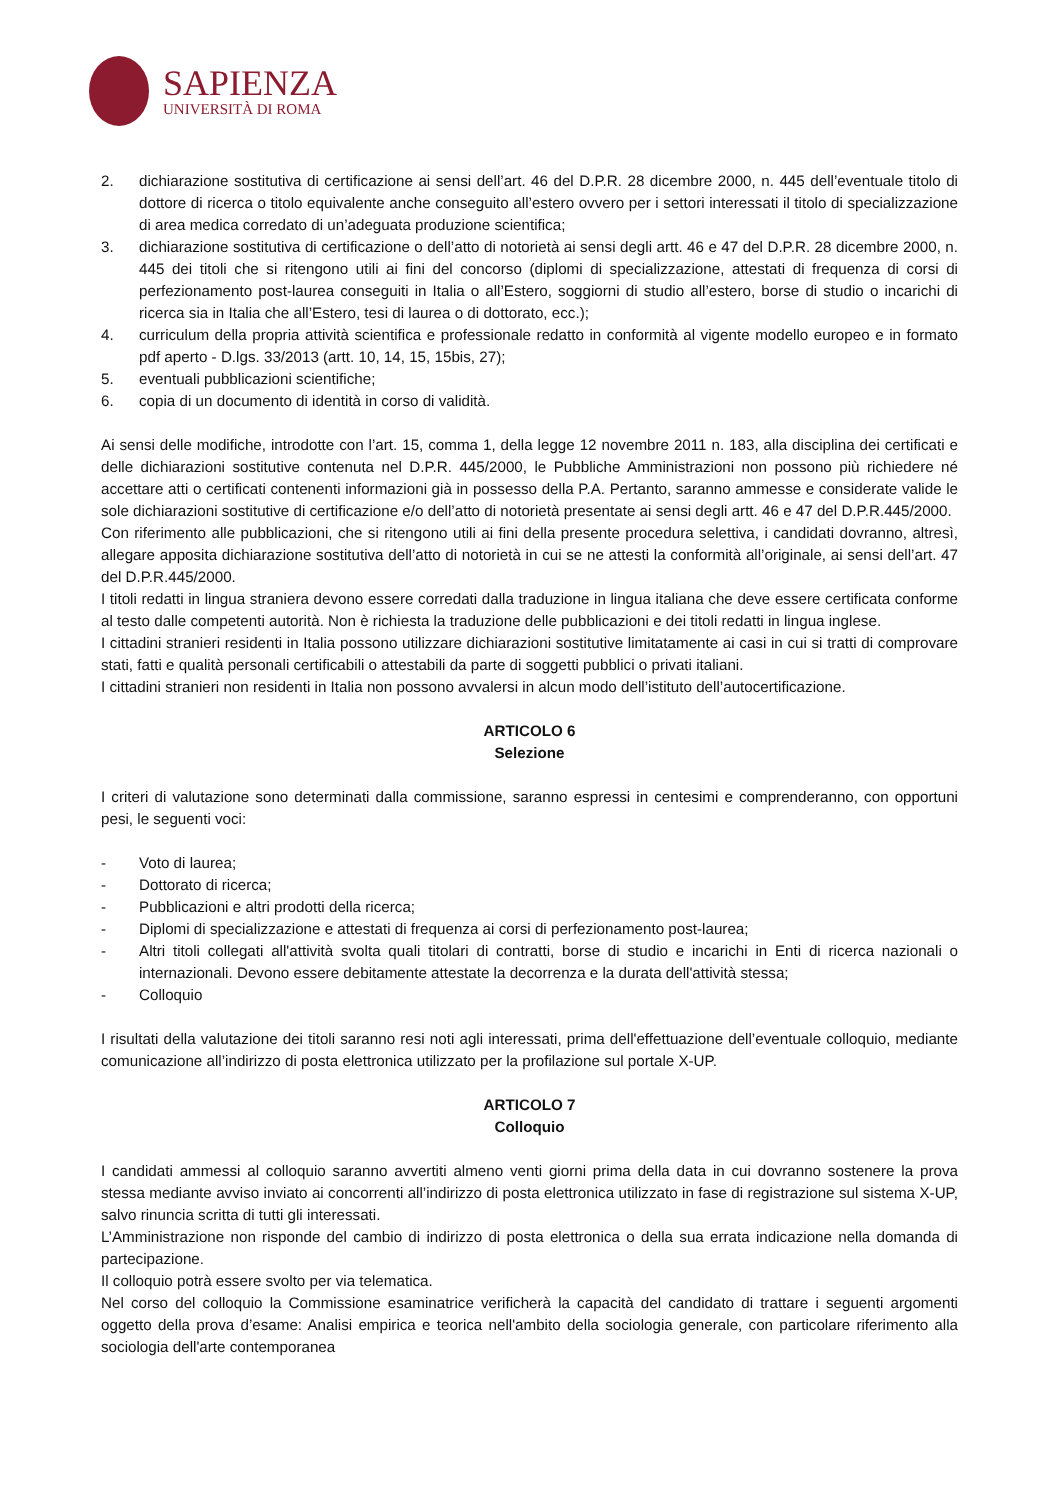SAPIENZA
UNIVERSITÀ DI ROMA
2. dichiarazione sostitutiva di certificazione ai sensi dell’art. 46 del D.P.R. 28 dicembre 2000, n. 445 dell’eventuale titolo di dottore di ricerca o titolo equivalente anche conseguito all’estero ovvero per i settori interessati il titolo di specializzazione di area medica corredato di un’adeguata produzione scientifica;
3. dichiarazione sostitutiva di certificazione o dell’atto di notorietà ai sensi degli artt. 46 e 47 del D.P.R. 28 dicembre 2000, n. 445 dei titoli che si ritengono utili ai fini del concorso (diplomi di specializzazione, attestati di frequenza di corsi di perfezionamento post-laurea conseguiti in Italia o all’Estero, soggiorni di studio all’estero, borse di studio o incarichi di ricerca sia in Italia che all’Estero, tesi di laurea o di dottorato, ecc.);
4. curriculum della propria attività scientifica e professionale redatto in conformità al vigente modello europeo e in formato pdf aperto - D.lgs. 33/2013 (artt. 10, 14, 15, 15bis, 27);
5. eventuali pubblicazioni scientifiche;
6. copia di un documento di identità in corso di validità.
Ai sensi delle modifiche, introdotte con l’art. 15, comma 1, della legge 12 novembre 2011 n. 183, alla disciplina dei certificati e delle dichiarazioni sostitutive contenuta nel D.P.R. 445/2000, le Pubbliche Amministrazioni non possono più richiedere né accettare atti o certificati contenenti informazioni già in possesso della P.A. Pertanto, saranno ammesse e considerate valide le sole dichiarazioni sostitutive di certificazione e/o dell’atto di notorietà presentate ai sensi degli artt. 46 e 47 del D.P.R.445/2000.
Con riferimento alle pubblicazioni, che si ritengono utili ai fini della presente procedura selettiva, i candidati dovranno, altresì, allegare apposita dichiarazione sostitutiva dell’atto di notorietà in cui se ne attesti la conformità all’originale, ai sensi dell’art. 47 del D.P.R.445/2000.
I titoli redatti in lingua straniera devono essere corredati dalla traduzione in lingua italiana che deve essere certificata conforme al testo dalle competenti autorità. Non è richiesta la traduzione delle pubblicazioni e dei titoli redatti in lingua inglese.
I cittadini stranieri residenti in Italia possono utilizzare dichiarazioni sostitutive limitatamente ai casi in cui si tratti di comprovare stati, fatti e qualità personali certificabili o attestabili da parte di soggetti pubblici o privati italiani.
I cittadini stranieri non residenti in Italia non possono avvalersi in alcun modo dell’istituto dell’autocertificazione.
ARTICOLO 6
Selezione
I criteri di valutazione sono determinati dalla commissione, saranno espressi in centesimi e comprenderanno, con opportuni pesi, le seguenti voci:
- Voto di laurea;
- Dottorato di ricerca;
- Pubblicazioni e altri prodotti della ricerca;
- Diplomi di specializzazione e attestati di frequenza ai corsi di perfezionamento post-laurea;
- Altri titoli collegati all'attività svolta quali titolari di contratti, borse di studio e incarichi in Enti di ricerca nazionali o internazionali. Devono essere debitamente attestate la decorrenza e la durata dell'attività stessa;
- Colloquio
I risultati della valutazione dei titoli saranno resi noti agli interessati, prima dell'effettuazione dell’eventuale colloquio, mediante comunicazione all’indirizzo di posta elettronica utilizzato per la profilazione sul portale X-UP.
ARTICOLO 7
Colloquio
I candidati ammessi al colloquio saranno avvertiti almeno venti giorni prima della data in cui dovranno sostenere la prova stessa mediante avviso inviato ai concorrenti all’indirizzo di posta elettronica utilizzato in fase di registrazione sul sistema X-UP, salvo rinuncia scritta di tutti gli interessati.
L’Amministrazione non risponde del cambio di indirizzo di posta elettronica o della sua errata indicazione nella domanda di partecipazione.
Il colloquio potrà essere svolto per via telematica.
Nel corso del colloquio la Commissione esaminatrice verificherà la capacità del candidato di trattare i seguenti argomenti oggetto della prova d’esame: Analisi empirica e teorica nell'ambito della sociologia generale, con particolare riferimento alla sociologia dell'arte contemporanea